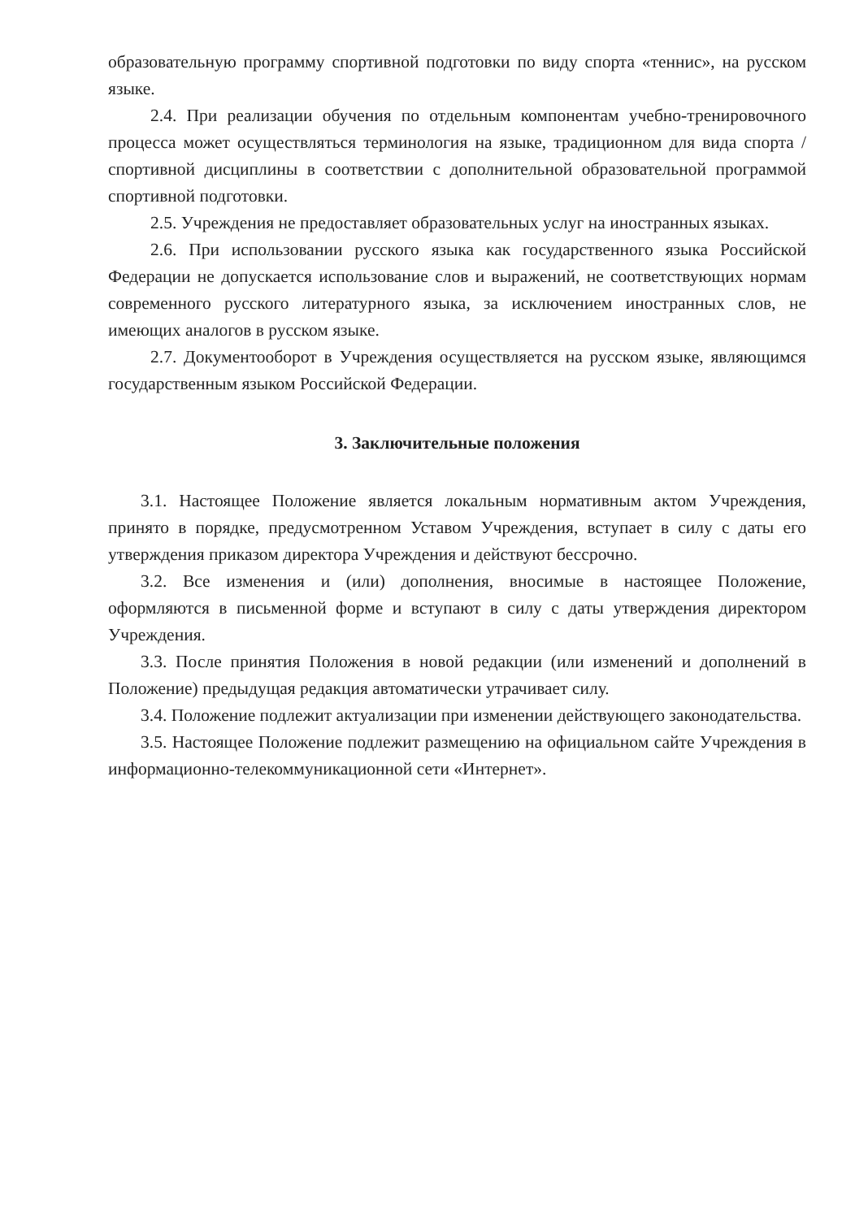образовательную программу спортивной подготовки по виду спорта «теннис», на русском языке.
2.4. При реализации обучения по отдельным компонентам учебно-тренировочного процесса может осуществляться терминология на языке, традиционном для вида спорта / спортивной дисциплины в соответствии с дополнительной образовательной программой спортивной подготовки.
2.5. Учреждения не предоставляет образовательных услуг на иностранных языках.
2.6. При использовании русского языка как государственного языка Российской Федерации не допускается использование слов и выражений, не соответствующих нормам современного русского литературного языка, за исключением иностранных слов, не имеющих аналогов в русском языке.
2.7. Документооборот в Учреждения осуществляется на русском языке, являющимся государственным языком Российской Федерации.
3. Заключительные положения
3.1. Настоящее Положение является локальным нормативным актом Учреждения, принято в порядке, предусмотренном Уставом Учреждения, вступает в силу с даты его утверждения приказом директора Учреждения и действуют бессрочно.
3.2. Все изменения и (или) дополнения, вносимые в настоящее Положение, оформляются в письменной форме и вступают в силу с даты утверждения директором Учреждения.
3.3. После принятия Положения в новой редакции (или изменений и дополнений в Положение) предыдущая редакция автоматически утрачивает силу.
3.4. Положение подлежит актуализации при изменении действующего законодательства.
3.5. Настоящее Положение подлежит размещению на официальном сайте Учреждения в информационно-телекоммуникационной сети «Интернет».